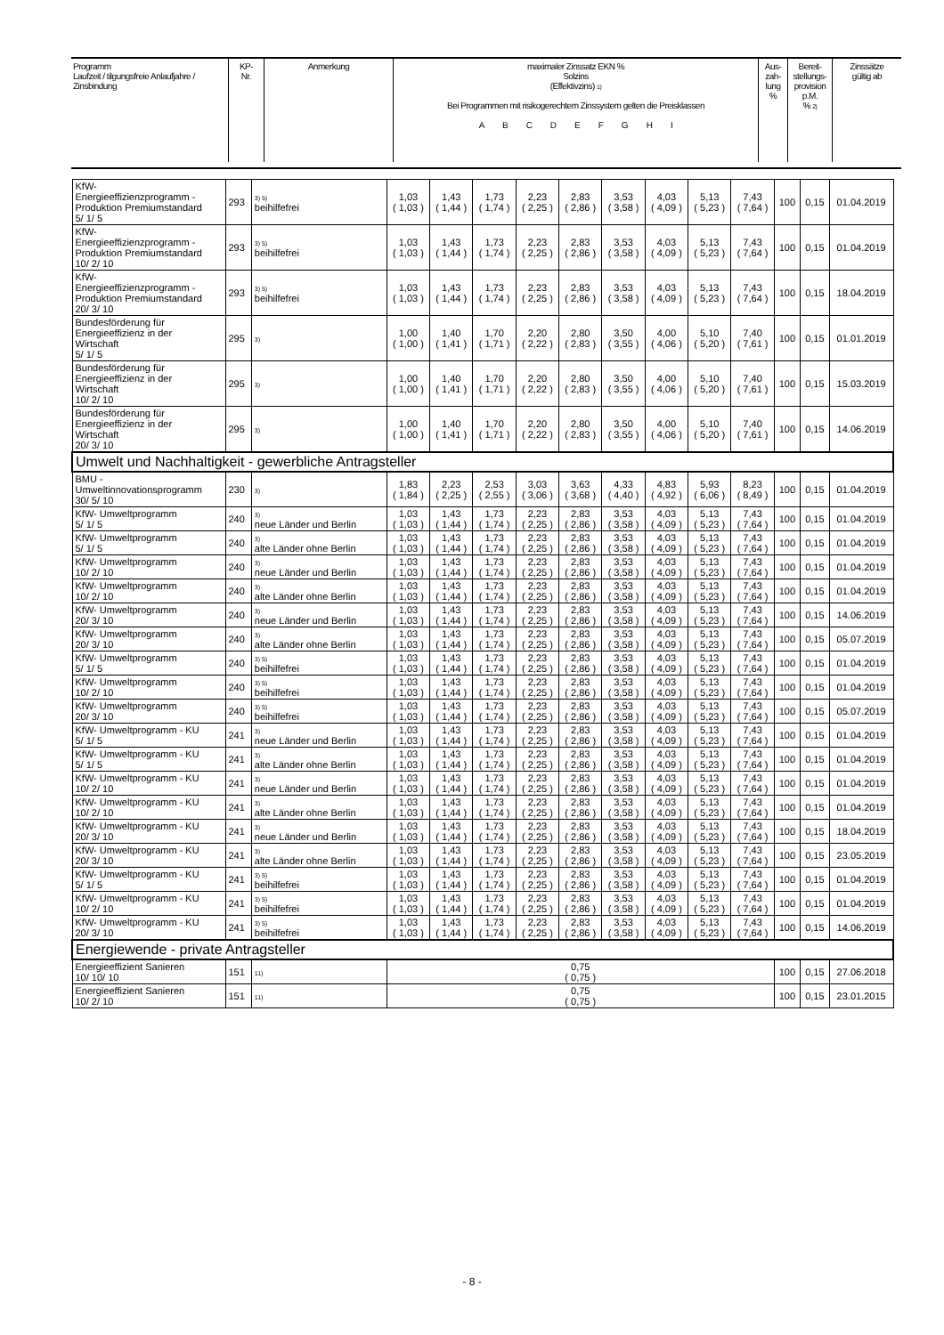| Programm Laufzeit / tilgungsfreie Anlaufjahre / Zinsbindung | KP- Nr. | Anmerkung | maximaler Zinssatz EKN % Solzins (Effektivzins) 1) Bei Programmen mit risikogerechtem Zinssystem gelten die Preisklassen A B C D E F G H I | Aus- zah- lung % | Bereit- stellungs- provision p.M. % 2) | Zinssätze gültig ab |
| KfW- Energieeffizienzprogramm - Produktion Premiumstandard 5/ 1/ 5 | 293 | 3) 5) beihilfefrei | 1,03 ( 1,03 ) | 1,43 ( 1,44 ) | 1,73 ( 1,74 ) | 2,23 ( 2,25 ) | 2,83 ( 2,86 ) | 3,53 ( 3,58 ) | 4,03 ( 4,09 ) | 5,13 ( 5,23 ) | 7,43 ( 7,64 ) | 100 | 0,15 | 01.04.2019 |
| KfW- Energieeffizienzprogramm - Produktion Premiumstandard 10/ 2/ 10 | 293 | 3) 5) beihilfefrei | 1,03 ( 1,03 ) | 1,43 ( 1,44 ) | 1,73 ( 1,74 ) | 2,23 ( 2,25 ) | 2,83 ( 2,86 ) | 3,53 ( 3,58 ) | 4,03 ( 4,09 ) | 5,13 ( 5,23 ) | 7,43 ( 7,64 ) | 100 | 0,15 | 01.04.2019 |
| KfW- Energieeffizienzprogramm - Produktion Premiumstandard 20/ 3/ 10 | 293 | 3) 5) beihilfefrei | 1,03 ( 1,03 ) | 1,43 ( 1,44 ) | 1,73 ( 1,74 ) | 2,23 ( 2,25 ) | 2,83 ( 2,86 ) | 3,53 ( 3,58 ) | 4,03 ( 4,09 ) | 5,13 ( 5,23 ) | 7,43 ( 7,64 ) | 100 | 0,15 | 18.04.2019 |
| Bundesförderung für Energieeffizienz in der Wirtschaft 5/ 1/ 5 | 295 | 3) | 1,00 ( 1,00 ) | 1,40 ( 1,41 ) | 1,70 ( 1,71 ) | 2,20 ( 2,22 ) | 2,80 ( 2,83 ) | 3,50 ( 3,55 ) | 4,00 ( 4,06 ) | 5,10 ( 5,20 ) | 7,40 ( 7,61 ) | 100 | 0,15 | 01.01.2019 |
| Bundesförderung für Energieeffizienz in der Wirtschaft 10/ 2/ 10 | 295 | 3) | 1,00 ( 1,00 ) | 1,40 ( 1,41 ) | 1,70 ( 1,71 ) | 2,20 ( 2,22 ) | 2,80 ( 2,83 ) | 3,50 ( 3,55 ) | 4,00 ( 4,06 ) | 5,10 ( 5,20 ) | 7,40 ( 7,61 ) | 100 | 0,15 | 15.03.2019 |
| Bundesförderung für Energieeffizienz in der Wirtschaft 20/ 3/ 10 | 295 | 3) | 1,00 ( 1,00 ) | 1,40 ( 1,41 ) | 1,70 ( 1,71 ) | 2,20 ( 2,22 ) | 2,80 ( 2,83 ) | 3,50 ( 3,55 ) | 4,00 ( 4,06 ) | 5,10 ( 5,20 ) | 7,40 ( 7,61 ) | 100 | 0,15 | 14.06.2019 |
| Umwelt und Nachhaltigkeit - gewerbliche Antragsteller | | | | | | | | | | | | | | |
| BMU - Umweltinnovationsprogramm 30/ 5/ 10 | 230 | 3) | 1,83 ( 1,84 ) | 2,23 ( 2,25 ) | 2,53 ( 2,55 ) | 3,03 ( 3,06 ) | 3,63 ( 3,68 ) | 4,33 ( 4,40 ) | 4,83 ( 4,92 ) | 5,93 ( 6,06 ) | 8,23 ( 8,49 ) | 100 | 0,15 | 01.04.2019 |
| KfW- Umweltprogramm 5/ 1/ 5 | 240 | 3) neue Länder und Berlin | 1,03 ( 1,03 ) | 1,43 ( 1,44 ) | 1,73 ( 1,74 ) | 2,23 ( 2,25 ) | 2,83 ( 2,86 ) | 3,53 ( 3,58 ) | 4,03 ( 4,09 ) | 5,13 ( 5,23 ) | 7,43 ( 7,64 ) | 100 | 0,15 | 01.04.2019 |
| KfW- Umweltprogramm 5/ 1/ 5 | 240 | 3) alte Länder ohne Berlin | 1,03 ( 1,03 ) | 1,43 ( 1,44 ) | 1,73 ( 1,74 ) | 2,23 ( 2,25 ) | 2,83 ( 2,86 ) | 3,53 ( 3,58 ) | 4,03 ( 4,09 ) | 5,13 ( 5,23 ) | 7,43 ( 7,64 ) | 100 | 0,15 | 01.04.2019 |
| KfW- Umweltprogramm 10/ 2/ 10 | 240 | 3) neue Länder und Berlin | 1,03 ( 1,03 ) | 1,43 ( 1,44 ) | 1,73 ( 1,74 ) | 2,23 ( 2,25 ) | 2,83 ( 2,86 ) | 3,53 ( 3,58 ) | 4,03 ( 4,09 ) | 5,13 ( 5,23 ) | 7,43 ( 7,64 ) | 100 | 0,15 | 01.04.2019 |
| KfW- Umweltprogramm 10/ 2/ 10 | 240 | 3) alte Länder ohne Berlin | 1,03 ( 1,03 ) | 1,43 ( 1,44 ) | 1,73 ( 1,74 ) | 2,23 ( 2,25 ) | 2,83 ( 2,86 ) | 3,53 ( 3,58 ) | 4,03 ( 4,09 ) | 5,13 ( 5,23 ) | 7,43 ( 7,64 ) | 100 | 0,15 | 01.04.2019 |
| KfW- Umweltprogramm 20/ 3/ 10 | 240 | 3) neue Länder und Berlin | 1,03 ( 1,03 ) | 1,43 ( 1,44 ) | 1,73 ( 1,74 ) | 2,23 ( 2,25 ) | 2,83 ( 2,86 ) | 3,53 ( 3,58 ) | 4,03 ( 4,09 ) | 5,13 ( 5,23 ) | 7,43 ( 7,64 ) | 100 | 0,15 | 14.06.2019 |
| KfW- Umweltprogramm 20/ 3/ 10 | 240 | 3) alte Länder ohne Berlin | 1,03 ( 1,03 ) | 1,43 ( 1,44 ) | 1,73 ( 1,74 ) | 2,23 ( 2,25 ) | 2,83 ( 2,86 ) | 3,53 ( 3,58 ) | 4,03 ( 4,09 ) | 5,13 ( 5,23 ) | 7,43 ( 7,64 ) | 100 | 0,15 | 05.07.2019 |
| KfW- Umweltprogramm 5/ 1/ 5 | 240 | 3) 5) beihilfefrei | 1,03 ( 1,03 ) | 1,43 ( 1,44 ) | 1,73 ( 1,74 ) | 2,23 ( 2,25 ) | 2,83 ( 2,86 ) | 3,53 ( 3,58 ) | 4,03 ( 4,09 ) | 5,13 ( 5,23 ) | 7,43 ( 7,64 ) | 100 | 0,15 | 01.04.2019 |
| KfW- Umweltprogramm 10/ 2/ 10 | 240 | 3) 5) beihilfefrei | 1,03 ( 1,03 ) | 1,43 ( 1,44 ) | 1,73 ( 1,74 ) | 2,23 ( 2,25 ) | 2,83 ( 2,86 ) | 3,53 ( 3,58 ) | 4,03 ( 4,09 ) | 5,13 ( 5,23 ) | 7,43 ( 7,64 ) | 100 | 0,15 | 01.04.2019 |
| KfW- Umweltprogramm 20/ 3/ 10 | 240 | 3) 5) beihilfefrei | 1,03 ( 1,03 ) | 1,43 ( 1,44 ) | 1,73 ( 1,74 ) | 2,23 ( 2,25 ) | 2,83 ( 2,86 ) | 3,53 ( 3,58 ) | 4,03 ( 4,09 ) | 5,13 ( 5,23 ) | 7,43 ( 7,64 ) | 100 | 0,15 | 05.07.2019 |
| KfW- Umweltprogramm - KU 5/ 1/ 5 | 241 | 3) neue Länder und Berlin | 1,03 ( 1,03 ) | 1,43 ( 1,44 ) | 1,73 ( 1,74 ) | 2,23 ( 2,25 ) | 2,83 ( 2,86 ) | 3,53 ( 3,58 ) | 4,03 ( 4,09 ) | 5,13 ( 5,23 ) | 7,43 ( 7,64 ) | 100 | 0,15 | 01.04.2019 |
| KfW- Umweltprogramm - KU 5/ 1/ 5 | 241 | 3) alte Länder ohne Berlin | 1,03 ( 1,03 ) | 1,43 ( 1,44 ) | 1,73 ( 1,74 ) | 2,23 ( 2,25 ) | 2,83 ( 2,86 ) | 3,53 ( 3,58 ) | 4,03 ( 4,09 ) | 5,13 ( 5,23 ) | 7,43 ( 7,64 ) | 100 | 0,15 | 01.04.2019 |
| KfW- Umweltprogramm - KU 10/ 2/ 10 | 241 | 3) neue Länder und Berlin | 1,03 ( 1,03 ) | 1,43 ( 1,44 ) | 1,73 ( 1,74 ) | 2,23 ( 2,25 ) | 2,83 ( 2,86 ) | 3,53 ( 3,58 ) | 4,03 ( 4,09 ) | 5,13 ( 5,23 ) | 7,43 ( 7,64 ) | 100 | 0,15 | 01.04.2019 |
| KfW- Umweltprogramm - KU 10/ 2/ 10 | 241 | 3) alte Länder ohne Berlin | 1,03 ( 1,03 ) | 1,43 ( 1,44 ) | 1,73 ( 1,74 ) | 2,23 ( 2,25 ) | 2,83 ( 2,86 ) | 3,53 ( 3,58 ) | 4,03 ( 4,09 ) | 5,13 ( 5,23 ) | 7,43 ( 7,64 ) | 100 | 0,15 | 01.04.2019 |
| KfW- Umweltprogramm - KU 20/ 3/ 10 | 241 | 3) neue Länder und Berlin | 1,03 ( 1,03 ) | 1,43 ( 1,44 ) | 1,73 ( 1,74 ) | 2,23 ( 2,25 ) | 2,83 ( 2,86 ) | 3,53 ( 3,58 ) | 4,03 ( 4,09 ) | 5,13 ( 5,23 ) | 7,43 ( 7,64 ) | 100 | 0,15 | 18.04.2019 |
| KfW- Umweltprogramm - KU 20/ 3/ 10 | 241 | 3) alte Länder ohne Berlin | 1,03 ( 1,03 ) | 1,43 ( 1,44 ) | 1,73 ( 1,74 ) | 2,23 ( 2,25 ) | 2,83 ( 2,86 ) | 3,53 ( 3,58 ) | 4,03 ( 4,09 ) | 5,13 ( 5,23 ) | 7,43 ( 7,64 ) | 100 | 0,15 | 23.05.2019 |
| KfW- Umweltprogramm - KU 5/ 1/ 5 | 241 | 3) 5) beihilfefrei | 1,03 ( 1,03 ) | 1,43 ( 1,44 ) | 1,73 ( 1,74 ) | 2,23 ( 2,25 ) | 2,83 ( 2,86 ) | 3,53 ( 3,58 ) | 4,03 ( 4,09 ) | 5,13 ( 5,23 ) | 7,43 ( 7,64 ) | 100 | 0,15 | 01.04.2019 |
| KfW- Umweltprogramm - KU 10/ 2/ 10 | 241 | 3) 5) beihilfefrei | 1,03 ( 1,03 ) | 1,43 ( 1,44 ) | 1,73 ( 1,74 ) | 2,23 ( 2,25 ) | 2,83 ( 2,86 ) | 3,53 ( 3,58 ) | 4,03 ( 4,09 ) | 5,13 ( 5,23 ) | 7,43 ( 7,64 ) | 100 | 0,15 | 01.04.2019 |
| KfW- Umweltprogramm - KU 20/ 3/ 10 | 241 | 3) 5) beihilfefrei | 1,03 ( 1,03 ) | 1,43 ( 1,44 ) | 1,73 ( 1,74 ) | 2,23 ( 2,25 ) | 2,83 ( 2,86 ) | 3,53 ( 3,58 ) | 4,03 ( 4,09 ) | 5,13 ( 5,23 ) | 7,43 ( 7,64 ) | 100 | 0,15 | 14.06.2019 |
| Energiewende - private Antragsteller | | | | | | | | | | | | | | |
| Energieeffizient Sanieren 10/ 10/ 10 | 151 | 11) | 0,75 ( 0,75 ) | | | | | | | | | 100 | 0,15 | 27.06.2018 |
| Energieeffizient Sanieren 10/ 2/ 10 | 151 | 11) | 0,75 ( 0,75 ) | | | | | | | | | 100 | 0,15 | 23.01.2015 |
- 8 -